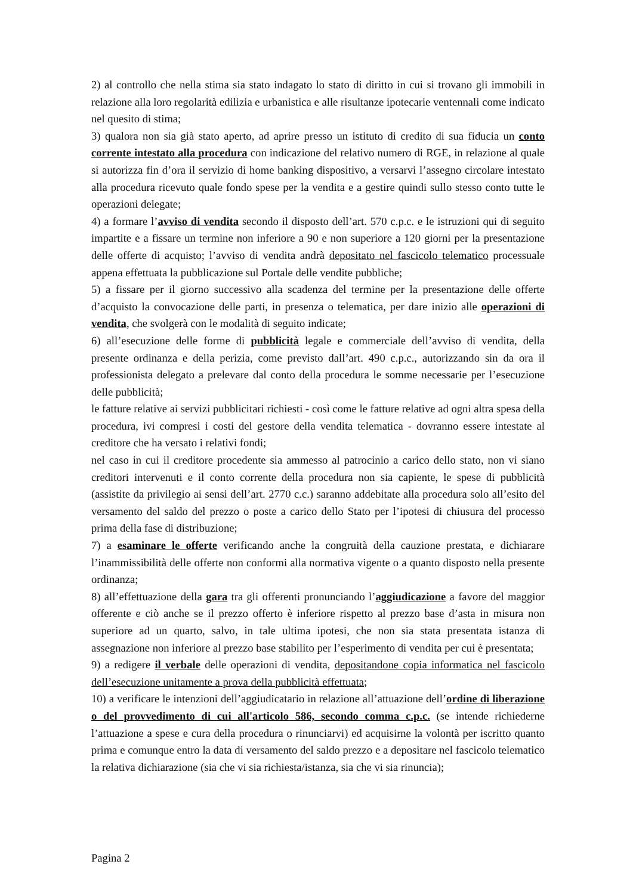2) al controllo che nella stima sia stato indagato lo stato di diritto in cui si trovano gli immobili in relazione alla loro regolarità edilizia e urbanistica e alle risultanze ipotecarie ventennali come indicato nel quesito di stima;
3) qualora non sia già stato aperto, ad aprire presso un istituto di credito di sua fiducia un conto corrente intestato alla procedura con indicazione del relativo numero di RGE, in relazione al quale si autorizza fin d’ora il servizio di home banking dispositivo, a versarvi l’assegno circolare intestato alla procedura ricevuto quale fondo spese per la vendita e a gestire quindi sullo stesso conto tutte le operazioni delegate;
4) a formare l’avviso di vendita secondo il disposto dell’art. 570 c.p.c. e le istruzioni qui di seguito impartite e a fissare un termine non inferiore a 90 e non superiore a 120 giorni per la presentazione delle offerte di acquisto; l’avviso di vendita andrà depositato nel fascicolo telematico processuale appena effettuata la pubblicazione sul Portale delle vendite pubbliche;
5) a fissare per il giorno successivo alla scadenza del termine per la presentazione delle offerte d’acquisto la convocazione delle parti, in presenza o telematica, per dare inizio alle operazioni di vendita, che svolgerà con le modalità di seguito indicate;
6) all’esecuzione delle forme di pubblicità legale e commerciale dell’avviso di vendita, della presente ordinanza e della perizia, come previsto dall’art. 490 c.p.c., autorizzando sin da ora il professionista delegato a prelevare dal conto della procedura le somme necessarie per l’esecuzione delle pubblicità;
le fatture relative ai servizi pubblicitari richiesti - così come le fatture relative ad ogni altra spesa della procedura, ivi compresi i costi del gestore della vendita telematica - dovranno essere intestate al creditore che ha versato i relativi fondi;
nel caso in cui il creditore procedente sia ammesso al patrocinio a carico dello stato, non vi siano creditori intervenuti e il conto corrente della procedura non sia capiente, le spese di pubblicità (assistite da privilegio ai sensi dell’art. 2770 c.c.) saranno addebitate alla procedura solo all’esito del versamento del saldo del prezzo o poste a carico dello Stato per l’ipotesi di chiusura del processo prima della fase di distribuzione;
7) a esaminare le offerte verificando anche la congruità della cauzione prestata, e dichiarare l’inammissibilità delle offerte non conformi alla normativa vigente o a quanto disposto nella presente ordinanza;
8) all’effettuazione della gara tra gli offerenti pronunciando l’aggiudicazione a favore del maggior offerente e ciò anche se il prezzo offerto è inferiore rispetto al prezzo base d’asta in misura non superiore ad un quarto, salvo, in tale ultima ipotesi, che non sia stata presentata istanza di assegnazione non inferiore al prezzo base stabilito per l’esperimento di vendita per cui è presentata;
9) a redigere il verbale delle operazioni di vendita, depositandone copia informatica nel fascicolo dell’esecuzione unitamente a prova della pubblicità effettuata;
10) a verificare le intenzioni dell’aggiudicatario in relazione all’attuazione dell’ordine di liberazione o del provvedimento di cui all'articolo 586, secondo comma c.p.c. (se intende richiederne l’attuazione a spese e cura della procedura o rinunciarvi) ed acquisirne la volontà per iscritto quanto prima e comunque entro la data di versamento del saldo prezzo e a depositare nel fascicolo telematico la relativa dichiarazione (sia che vi sia richiesta/istanza, sia che vi sia rinuncia);
Pagina 2